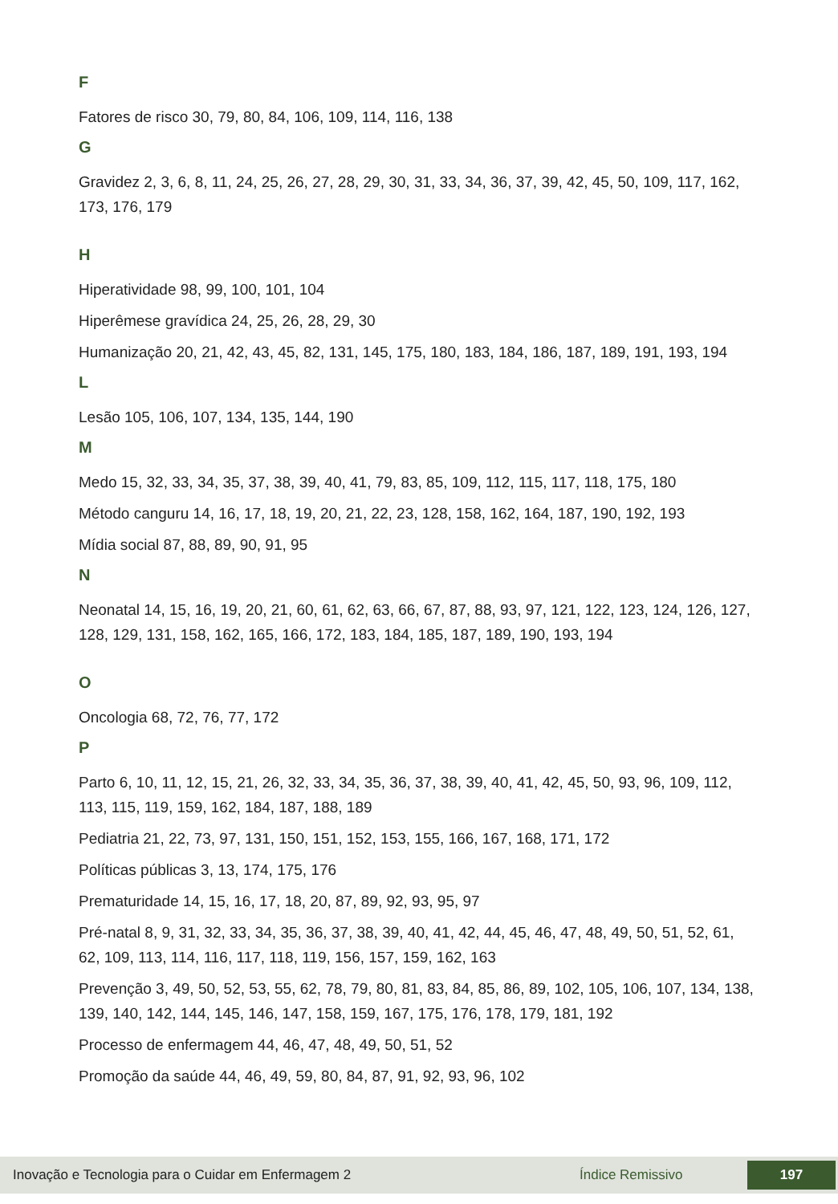F
Fatores de risco 30, 79, 80, 84, 106, 109, 114, 116, 138
G
Gravidez 2, 3, 6, 8, 11, 24, 25, 26, 27, 28, 29, 30, 31, 33, 34, 36, 37, 39, 42, 45, 50, 109, 117, 162, 173, 176, 179
H
Hiperatividade 98, 99, 100, 101, 104
Hiperêmese gravídica 24, 25, 26, 28, 29, 30
Humanização 20, 21, 42, 43, 45, 82, 131, 145, 175, 180, 183, 184, 186, 187, 189, 191, 193, 194
L
Lesão 105, 106, 107, 134, 135, 144, 190
M
Medo 15, 32, 33, 34, 35, 37, 38, 39, 40, 41, 79, 83, 85, 109, 112, 115, 117, 118, 175, 180
Método canguru 14, 16, 17, 18, 19, 20, 21, 22, 23, 128, 158, 162, 164, 187, 190, 192, 193
Mídia social 87, 88, 89, 90, 91, 95
N
Neonatal 14, 15, 16, 19, 20, 21, 60, 61, 62, 63, 66, 67, 87, 88, 93, 97, 121, 122, 123, 124, 126, 127, 128, 129, 131, 158, 162, 165, 166, 172, 183, 184, 185, 187, 189, 190, 193, 194
O
Oncologia 68, 72, 76, 77, 172
P
Parto 6, 10, 11, 12, 15, 21, 26, 32, 33, 34, 35, 36, 37, 38, 39, 40, 41, 42, 45, 50, 93, 96, 109, 112, 113, 115, 119, 159, 162, 184, 187, 188, 189
Pediatria 21, 22, 73, 97, 131, 150, 151, 152, 153, 155, 166, 167, 168, 171, 172
Políticas públicas 3, 13, 174, 175, 176
Prematuridade 14, 15, 16, 17, 18, 20, 87, 89, 92, 93, 95, 97
Pré-natal 8, 9, 31, 32, 33, 34, 35, 36, 37, 38, 39, 40, 41, 42, 44, 45, 46, 47, 48, 49, 50, 51, 52, 61, 62, 109, 113, 114, 116, 117, 118, 119, 156, 157, 159, 162, 163
Prevenção 3, 49, 50, 52, 53, 55, 62, 78, 79, 80, 81, 83, 84, 85, 86, 89, 102, 105, 106, 107, 134, 138, 139, 140, 142, 144, 145, 146, 147, 158, 159, 167, 175, 176, 178, 179, 181, 192
Processo de enfermagem 44, 46, 47, 48, 49, 50, 51, 52
Promoção da saúde 44, 46, 49, 59, 80, 84, 87, 91, 92, 93, 96, 102
Inovação e Tecnologia para o Cuidar em Enfermagem 2 Índice Remissivo 197